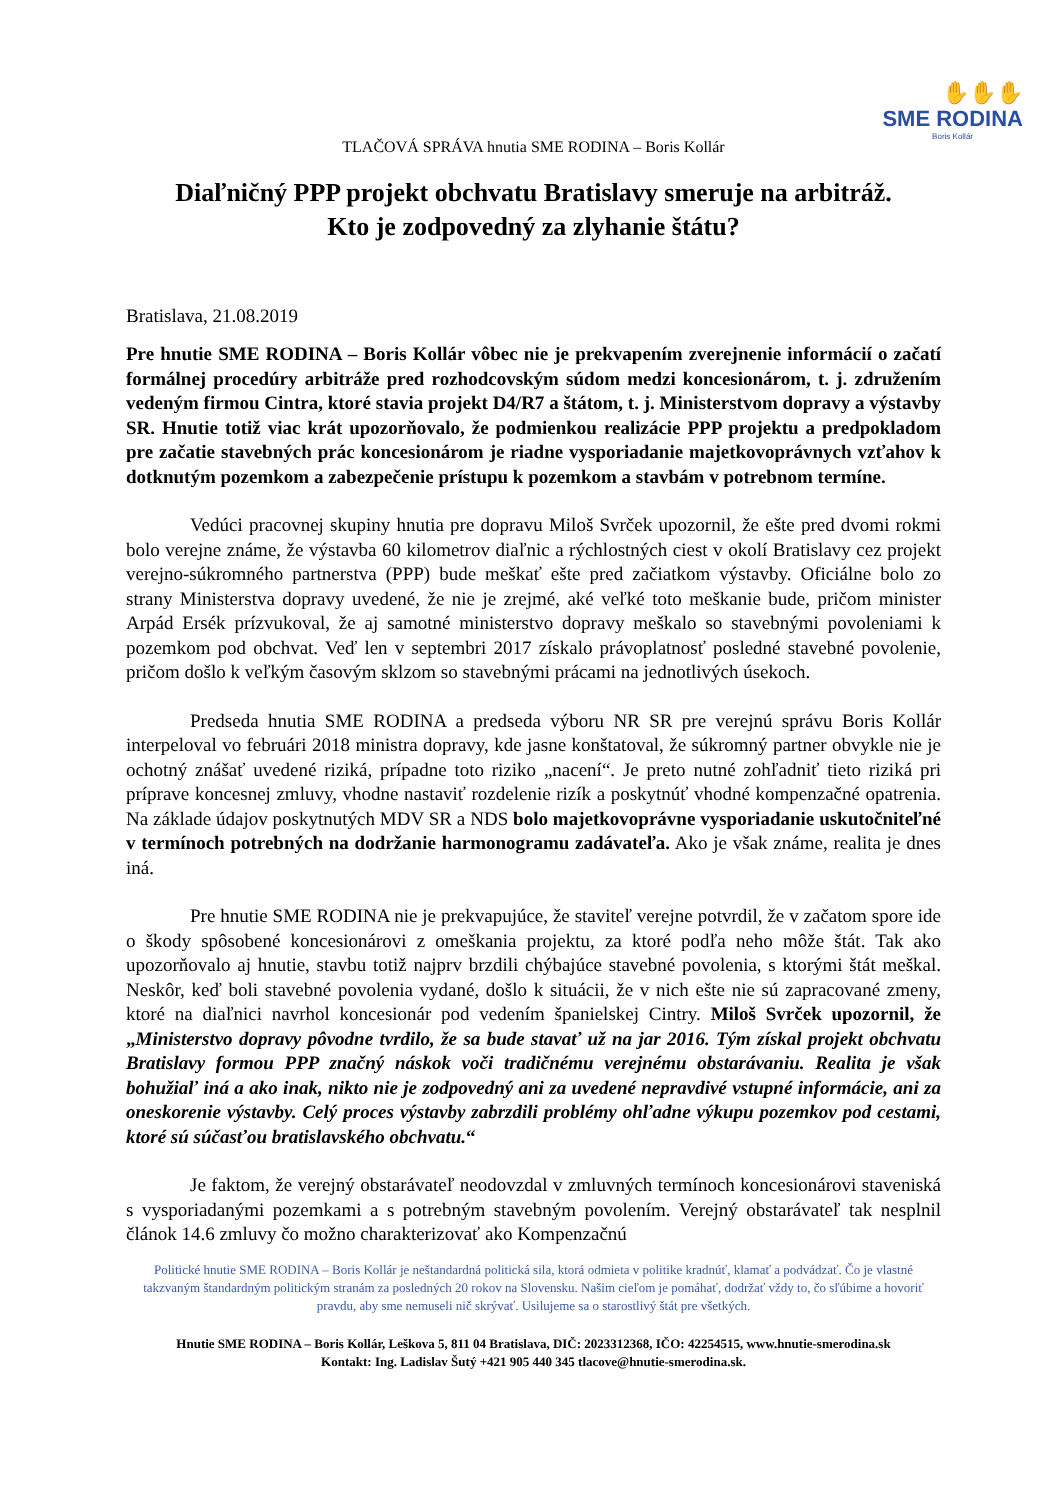✋✋✋
SME RODINA
Boris Kollár
TLAČOVÁ SPRÁVA hnutia SME RODINA – Boris Kollár
Diaľničný PPP projekt obchvatu Bratislavy smeruje na arbitráž.
Kto je zodpovedný za zlyhanie štátu?
Bratislava, 21.08.2019
Pre hnutie SME RODINA – Boris Kollár vôbec nie je prekvapením zverejnenie informácií o začatí formálnej procedúry arbitráže pred rozhodcovským súdom medzi koncesionárom, t. j. združením vedeným firmou Cintra, ktoré stavia projekt D4/R7 a štátom, t. j. Ministerstvom dopravy a výstavby SR. Hnutie totiž viac krát upozorňovalo, že podmienkou realizácie PPP projektu a predpokladom pre začatie stavebných prác koncesionárom je riadne vysporiadanie majetkovoprávnych vzťahov k dotknutým pozemkom a zabezpečenie prístupu k pozemkom a stavbám v potrebnom termíne.
Vedúci pracovnej skupiny hnutia pre dopravu Miloš Svrček upozornil, že ešte pred dvomi rokmi bolo verejne známe, že výstavba 60 kilometrov diaľnic a rýchlostných ciest v okolí Bratislavy cez projekt verejno-súkromného partnerstva (PPP) bude meškať ešte pred začiatkom výstavby. Oficiálne bolo zo strany Ministerstva dopravy uvedené, že nie je zrejmé, aké veľké toto meškanie bude, pričom minister Arpád Ersék prízvukoval, že aj samotné ministerstvo dopravy meškalo so stavebnými povoleniami k pozemkom pod obchvat. Veď len v septembri 2017 získalo právoplatnosť posledné stavebné povolenie, pričom došlo k veľkým časovým sklzom so stavebnými prácami na jednotlivých úsekoch.
Predseda hnutia SME RODINA a predseda výboru NR SR pre verejnú správu Boris Kollár interpeloval vo februári 2018 ministra dopravy, kde jasne konštatoval, že súkromný partner obvykle nie je ochotný znášať uvedené riziká, prípadne toto riziko „nacení“. Je preto nutné zohľadniť tieto riziká pri príprave koncesnej zmluvy, vhodne nastaviť rozdelenie rizík a poskytnúť vhodné kompenzačné opatrenia. Na základe údajov poskytnutých MDV SR a NDS bolo majetkovoprávne vysporiadanie uskutočniteľné v termínoch potrebných na dodržanie harmonogramu zadávateľa. Ako je však známe, realita je dnes iná.
Pre hnutie SME RODINA nie je prekvapujúce, že staviteľ verejne potvrdil, že v začatom spore ide o škody spôsobené koncesionárovi z omeškania projektu, za ktoré podľa neho môže štát. Tak ako upozorňovalo aj hnutie, stavbu totiž najprv brzdili chýbajúce stavebné povolenia, s ktorými štát meškal. Neskôr, keď boli stavebné povolenia vydané, došlo k situácii, že v nich ešte nie sú zapracované zmeny, ktoré na diaľnici navrhol koncesionár pod vedením španielskej Cintry. Miloš Svrček upozornil, že „Ministerstvo dopravy pôvodne tvrdilo, že sa bude stavať už na jar 2016. Tým získal projekt obchvatu Bratislavy formou PPP značný náskok voči tradičnému verejnému obstarávaniu. Realita je však bohužiaľ iná a ako inak, nikto nie je zodpovedný ani za uvedené nepravdivé vstupné informácie, ani za oneskorenie výstavby. Celý proces výstavby zabrzdili problémy ohľadne výkupu pozemkov pod cestami, ktoré sú súčasťou bratislavského obchvatu.“
Je faktom, že verejný obstarávateľ neodovzdal v zmluvných termínoch koncesionárovi staveniská s vysporiadanými pozemkami a s potrebným stavebným povolením. Verejný obstarávateľ tak nesplnil článok 14.6 zmluvy čo možno charakterizovať ako Kompenzačnú
Politické hnutie SME RODINA – Boris Kollár je neštandardná politická sila, ktorá odmieta v politike kradnúť, klamať a podvádzať. Čo je vlastné takzvaným štandardným politickým stranám za posledných 20 rokov na Slovensku. Našim cieľom je pomáhať, dodržať vždy to, čo sľúbime a hovoriť pravdu, aby sme nemuseli nič skrývať. Usilujeme sa o starostlivý štát pre všetkých.
Hnutie SME RODINA – Boris Kollár, Leškova 5, 811 04 Bratislava, DIČ: 2023312368, IČO: 42254515, www.hnutie-smerodina.sk
Kontakt: Ing. Ladislav Šutý +421 905 440 345 tlacove@hnutie-smerodina.sk.